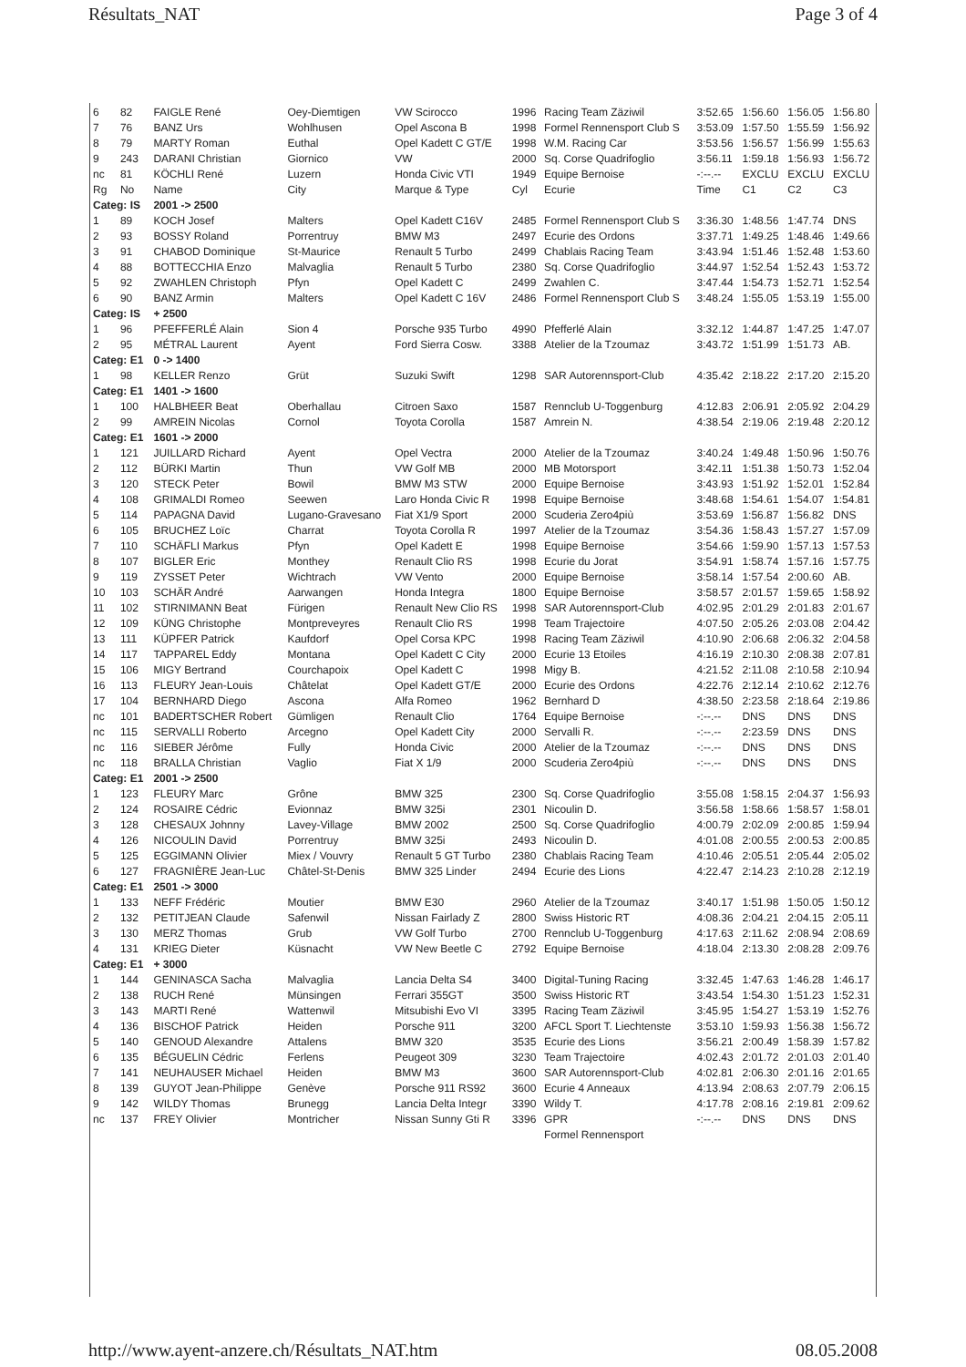Résultats_NAT Page 3 of 4
| 6 | 82 | FAIGLE René | Oey-Diemtigen | VW Scirocco | 1996 | Racing Team Zäziwil | 3:52.65 | 1:56.60 | 1:56.05 | 1:56.80 |
| 7 | 76 | BANZ Urs | Wohlhusen | Opel Ascona B | 1998 | Formel Rennensport Club S | 3:53.09 | 1:57.50 | 1:55.59 | 1:56.92 |
| 8 | 79 | MARTY Roman | Euthal | Opel Kadett C GT/E | 1998 | W.M. Racing Car | 3:53.56 | 1:56.57 | 1:56.99 | 1:55.63 |
| 9 | 243 | DARANI Christian | Giornico | VW | 2000 | Sq. Corse Quadrifoglio | 3:56.11 | 1:59.18 | 1:56.93 | 1:56.72 |
| nc | 81 | KÖCHLI René | Luzern | Honda Civic VTI | 1949 | Equipe Bernoise | -:--.-- | EXCLU | EXCLU | EXCLU |
| Rg | No | Name | City | Marque & Type | Cyl | Ecurie | Time | C1 | C2 | C3 |
| Categ: IS | | 2001 -> 2500 | | | | | | | | |
| 1 | 89 | KOCH Josef | Malters | Opel Kadett C16V | 2485 | Formel Rennensport Club S | 3:36.30 | 1:48.56 | 1:47.74 | DNS |
| 2 | 93 | BOSSY Roland | Porrentruy | BMW M3 | 2497 | Ecurie des Ordons | 3:37.71 | 1:49.25 | 1:48.46 | 1:49.66 |
| 3 | 91 | CHABOD Dominique | St-Maurice | Renault 5 Turbo | 2499 | Chablais Racing Team | 3:43.94 | 1:51.46 | 1:52.48 | 1:53.60 |
| 4 | 88 | BOTTECCHIA Enzo | Malvaglia | Renault 5 Turbo | 2380 | Sq. Corse Quadrifoglio | 3:44.97 | 1:52.54 | 1:52.43 | 1:53.72 |
| 5 | 92 | ZWAHLEN Christoph | Pfyn | Opel Kadett C | 2499 | Zwahlen C. | 3:47.44 | 1:54.73 | 1:52.71 | 1:52.54 |
| 6 | 90 | BANZ Armin | Malters | Opel Kadett C 16V | 2486 | Formel Rennensport Club S | 3:48.24 | 1:55.05 | 1:53.19 | 1:55.00 |
| Categ: IS | | + 2500 | | | | | | | | |
| 1 | 96 | PFEFFERLÉ Alain | Sion 4 | Porsche 935 Turbo | 4990 | Pfefferlé Alain | 3:32.12 | 1:44.87 | 1:47.25 | 1:47.07 |
| 2 | 95 | MÉTRAL Laurent | Ayent | Ford Sierra Cosw. | 3388 | Atelier de la Tzoumaz | 3:43.72 | 1:51.99 | 1:51.73 | AB. |
| Categ: E1 | | 0 -> 1400 | | | | | | | | |
| 1 | 98 | KELLER Renzo | Grüt | Suzuki Swift | 1298 | SAR Autorennsport-Club | 4:35.42 | 2:18.22 | 2:17.20 | 2:15.20 |
| Categ: E1 | | 1401 -> 1600 | | | | | | | | |
| 1 | 100 | HALBHEER Beat | Oberhallau | Citroen Saxo | 1587 | Rennclub U-Toggenburg | 4:12.83 | 2:06.91 | 2:05.92 | 2:04.29 |
| 2 | 99 | AMREIN Nicolas | Cornol | Toyota Corolla | 1587 | Amrein N. | 4:38.54 | 2:19.06 | 2:19.48 | 2:20.12 |
| Categ: E1 | | 1601 -> 2000 | | | | | | | | |
| 1 | 121 | JUILLARD Richard | Ayent | Opel Vectra | 2000 | Atelier de la Tzoumaz | 3:40.24 | 1:49.48 | 1:50.96 | 1:50.76 |
| 2 | 112 | BÜRKI Martin | Thun | VW Golf MB | 2000 | MB Motorsport | 3:42.11 | 1:51.38 | 1:50.73 | 1:52.04 |
| 3 | 120 | STECK Peter | Bowil | BMW M3 STW | 2000 | Equipe Bernoise | 3:43.93 | 1:51.92 | 1:52.01 | 1:52.84 |
| 4 | 108 | GRIMALDI Romeo | Seewen | Laro Honda Civic R | 1998 | Equipe Bernoise | 3:48.68 | 1:54.61 | 1:54.07 | 1:54.81 |
| 5 | 114 | PAPAGNA David | Lugano-Gravesano | Fiat X1/9 Sport | 2000 | Scuderia Zero4più | 3:53.69 | 1:56.87 | 1:56.82 | DNS |
| 6 | 105 | BRUCHEZ Loïc | Charrat | Toyota Corolla R | 1997 | Atelier de la Tzoumaz | 3:54.36 | 1:58.43 | 1:57.27 | 1:57.09 |
| 7 | 110 | SCHÄFLI Markus | Pfyn | Opel Kadett E | 1998 | Equipe Bernoise | 3:54.66 | 1:59.90 | 1:57.13 | 1:57.53 |
| 8 | 107 | BIGLER Eric | Monthey | Renault Clio RS | 1998 | Ecurie du Jorat | 3:54.91 | 1:58.74 | 1:57.16 | 1:57.75 |
| 9 | 119 | ZYSSET Peter | Wichtrach | VW Vento | 2000 | Equipe Bernoise | 3:58.14 | 1:57.54 | 2:00.60 | AB. |
| 10 | 103 | SCHÄR André | Aarwangen | Honda Integra | 1800 | Equipe Bernoise | 3:58.57 | 2:01.57 | 1:59.65 | 1:58.92 |
| 11 | 102 | STIRNIMANN Beat | Fürigen | Renault New Clio RS | 1998 | SAR Autorennsport-Club | 4:02.95 | 2:01.29 | 2:01.83 | 2:01.67 |
| 12 | 109 | KÜNG Christophe | Montpreveyres | Renault Clio RS | 1998 | Team Trajectoire | 4:07.50 | 2:05.26 | 2:03.08 | 2:04.42 |
| 13 | 111 | KÜPFER Patrick | Kaufdorf | Opel Corsa KPC | 1998 | Racing Team Zäziwil | 4:10.90 | 2:06.68 | 2:06.32 | 2:04.58 |
| 14 | 117 | TAPPAREL Eddy | Montana | Opel Kadett C City | 2000 | Ecurie 13 Etoiles | 4:16.19 | 2:10.30 | 2:08.38 | 2:07.81 |
| 15 | 106 | MIGY Bertrand | Courchapoix | Opel Kadett C | 1998 | Migy B. | 4:21.52 | 2:11.08 | 2:10.58 | 2:10.94 |
| 16 | 113 | FLEURY Jean-Louis | Châtelat | Opel Kadett GT/E | 2000 | Ecurie des Ordons | 4:22.76 | 2:12.14 | 2:10.62 | 2:12.76 |
| 17 | 104 | BERNHARD Diego | Ascona | Alfa Romeo | 1962 | Bernhard D | 4:38.50 | 2:23.58 | 2:18.64 | 2:19.86 |
| nc | 101 | BADERTSCHER Robert | Gümligen | Renault Clio | 1764 | Equipe Bernoise | -:--.-- | DNS | DNS | DNS |
| nc | 115 | SERVALLI Roberto | Arcegno | Opel Kadett City | 2000 | Servalli R. | -:--.-- | 2:23.59 | DNS | DNS |
| nc | 116 | SIEBER Jérôme | Fully | Honda Civic | 2000 | Atelier de la Tzoumaz | -:--.-- | DNS | DNS | DNS |
| nc | 118 | BRALLA Christian | Vaglio | Fiat X 1/9 | 2000 | Scuderia Zero4più | -:--.-- | DNS | DNS | DNS |
| Categ: E1 | | 2001 -> 2500 | | | | | | | | |
| 1 | 123 | FLEURY Marc | Grône | BMW 325 | 2300 | Sq. Corse Quadrifoglio | 3:55.08 | 1:58.15 | 2:04.37 | 1:56.93 |
| 2 | 124 | ROSAIRE Cédric | Evionnaz | BMW 325i | 2301 | Nicoulin D. | 3:56.58 | 1:58.66 | 1:58.57 | 1:58.01 |
| 3 | 128 | CHESAUX Johnny | Lavey-Village | BMW 2002 | 2500 | Sq. Corse Quadrifoglio | 4:00.79 | 2:02.09 | 2:00.85 | 1:59.94 |
| 4 | 126 | NICOULIN David | Porrentruy | BMW 325i | 2493 | Nicoulin D. | 4:01.08 | 2:00.55 | 2:00.53 | 2:00.85 |
| 5 | 125 | EGGIMANN Olivier | Miex / Vouvry | Renault 5 GT Turbo | 2380 | Chablais Racing Team | 4:10.46 | 2:05.51 | 2:05.44 | 2:05.02 |
| 6 | 127 | FRAGNIÈRE Jean-Luc | Châtel-St-Denis | BMW 325 Linder | 2494 | Ecurie des Lions | 4:22.47 | 2:14.23 | 2:10.28 | 2:12.19 |
| Categ: E1 | | 2501 -> 3000 | | | | | | | | |
| 1 | 133 | NEFF Frédéric | Moutier | BMW E30 | 2960 | Atelier de la Tzoumaz | 3:40.17 | 1:51.98 | 1:50.05 | 1:50.12 |
| 2 | 132 | PETITJEAN Claude | Safenwil | Nissan Fairlady Z | 2800 | Swiss Historic RT | 4:08.36 | 2:04.21 | 2:04.15 | 2:05.11 |
| 3 | 130 | MERZ Thomas | Grub | VW Golf Turbo | 2700 | Rennclub U-Toggenburg | 4:17.63 | 2:11.62 | 2:08.94 | 2:08.69 |
| 4 | 131 | KRIEG Dieter | Küsnacht | VW New Beetle C | 2792 | Equipe Bernoise | 4:18.04 | 2:13.30 | 2:08.28 | 2:09.76 |
| Categ: E1 | | + 3000 | | | | | | | | |
| 1 | 144 | GENINASCA Sacha | Malvaglia | Lancia Delta S4 | 3400 | Digital-Tuning Racing | 3:32.45 | 1:47.63 | 1:46.28 | 1:46.17 |
| 2 | 138 | RUCH René | Münsingen | Ferrari 355GT | 3500 | Swiss Historic RT | 3:43.54 | 1:54.30 | 1:51.23 | 1:52.31 |
| 3 | 143 | MARTI René | Wattenwil | Mitsubishi Evo VI | 3395 | Racing Team Zäziwil | 3:45.95 | 1:54.27 | 1:53.19 | 1:52.76 |
| 4 | 136 | BISCHOF Patrick | Heiden | Porsche 911 | 3200 | AFCL Sport T. Liechtenste | 3:53.10 | 1:59.93 | 1:56.38 | 1:56.72 |
| 5 | 140 | GENOUD Alexandre | Attalens | BMW 320 | 3535 | Ecurie des Lions | 3:56.21 | 2:00.49 | 1:58.39 | 1:57.82 |
| 6 | 135 | BÉGUELIN Cédric | Ferlens | Peugeot 309 | 3230 | Team Trajectoire | 4:02.43 | 2:01.72 | 2:01.03 | 2:01.40 |
| 7 | 141 | NEUHAUSER Michael | Heiden | BMW M3 | 3600 | SAR Autorennsport-Club | 4:02.81 | 2:06.30 | 2:01.16 | 2:01.65 |
| 8 | 139 | GUYOT Jean-Philippe | Genève | Porsche 911 RS92 | 3600 | Ecurie 4 Anneaux | 4:13.94 | 2:08.63 | 2:07.79 | 2:06.15 |
| 9 | 142 | WILDY Thomas | Brunegg | Lancia Delta Integr | 3390 | Wildy T. | 4:17.78 | 2:08.16 | 2:19.81 | 2:09.62 |
| nc | 137 | FREY Olivier | Montricher | Nissan Sunny Gti R | 3396 | GPR | -:--.-- | DNS | DNS | DNS |
| | | | | | | Formel Rennensport | | | | |
http://www.ayent-anzere.ch/Résultats_NAT.htm 08.05.2008